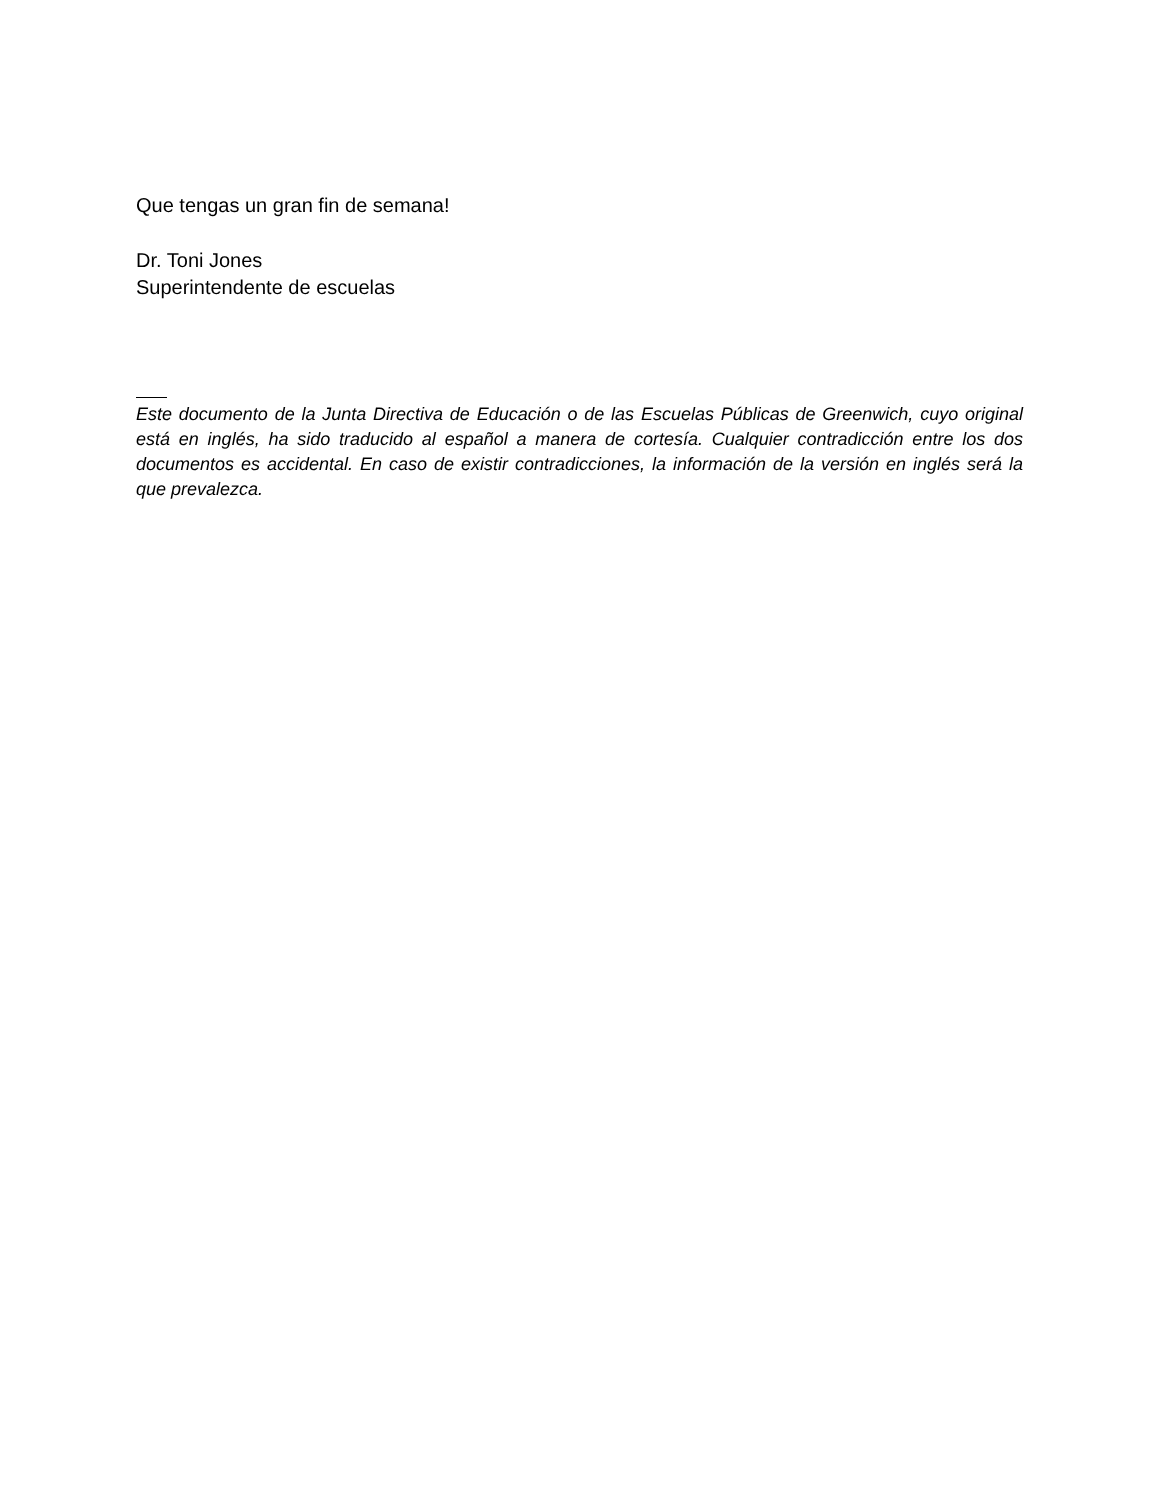Que tengas un gran fin de semana!
Dr. Toni Jones
Superintendente de escuelas
Este documento de la Junta Directiva de Educación o de las Escuelas Públicas de Greenwich, cuyo original está en inglés, ha sido traducido al español a manera de cortesía. Cualquier contradicción entre los dos documentos es accidental. En caso de existir contradicciones, la información de la versión en inglés será la que prevalezca.